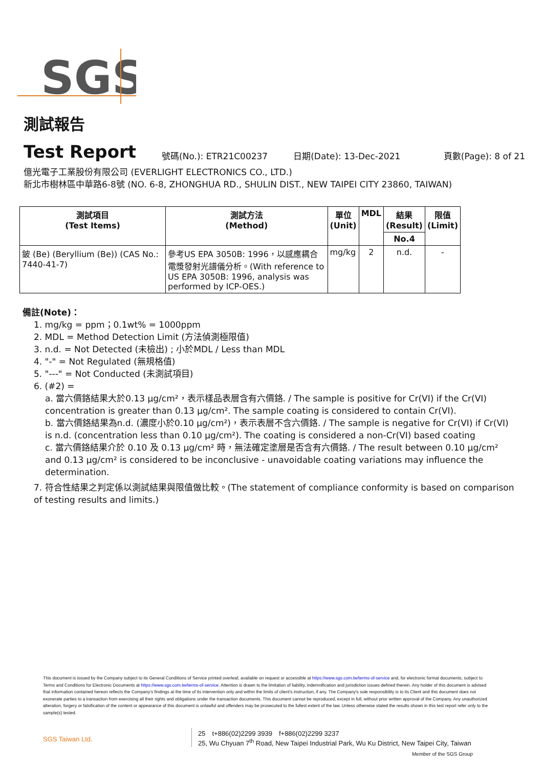SGS
測試報告
Test Report 號碼(No.): ETR21C00237 日期(Date): 13-Dec-2021 頁數(Page): 8 of 21
億光電子工業股份有限公司 (EVERLIGHT ELECTRONICS CO., LTD.)
新北市樹林區中華路6-8號 (NO. 6-8, ZHONGHUA RD., SHULIN DIST., NEW TAIPEI CITY 23860, TAIWAN)
| 測試項目 (Test Items) | 測試方法 (Method) | 單位 (Unit) | MDL | 結果 (Result) | 限值 (Limit) |
| --- | --- | --- | --- | --- | --- |
| | | | | No.4 | |
| 鈹 (Be) (Beryllium (Be)) (CAS No.: 7440-41-7) | 參考US EPA 3050B: 1996，以感應耦合電漿發射光譜儀分析。(With reference to US EPA 3050B: 1996, analysis was performed by ICP-OES.) | mg/kg | 2 | n.d. | - |
備註(Note)：
1. mg/kg = ppm；0.1wt% = 1000ppm
2. MDL = Method Detection Limit (方法偵測極限值)
3. n.d. = Not Detected (未檢出) ; 小於MDL / Less than MDL
4. "-" = Not Regulated (無規格值)
5. "---" = Not Conducted (未測試項目)
6. (#2) =
a. 當六價鉻結果大於0.13 μg/cm²，表示樣品表層含有六價鉻. / The sample is positive for Cr(VI) if the Cr(VI) concentration is greater than 0.13 μg/cm². The sample coating is considered to contain Cr(VI).
b. 當六價鉻結果為n.d. (濃度小於0.10 μg/cm²)，表示表層不含六價鉻. / The sample is negative for Cr(VI) if Cr(VI) is n.d. (concentration less than 0.10 μg/cm²). The coating is considered a non-Cr(VI) based coating
c. 當六價鉻結果介於 0.10 及 0.13 μg/cm² 時，無法確定塗層是否含有六價鉻. / The result between 0.10 μg/cm² and 0.13 μg/cm² is considered to be inconclusive - unavoidable coating variations may influence the determination.
7. 符合性結果之判定係以測試結果與限值做比較。(The statement of compliance conformity is based on comparison of testing results and limits.)
This document is issued by the Company subject to its General Conditions of Service printed overleaf, available on request or accessible at https://www.sgs.com.tw/terms-of-service and, for electronic format documents, subject to Terms and Conditions for Electronic Documents at https://www.sgs.com.tw/terms-of-service. Attention is drawn to the limitation of liability, indemnification and jurisdiction issues defined therein. Any holder of this document is advised that information contained hereon reflects the Company's findings at the time of its intervention only and within the limits of client's instruction, if any. The Company's sole responsibility is to its Client and this document does not exonerate parties to a transaction from exercising all their rights and obligations under the transaction documents. This document cannot be reproduced, except in full, without prior written approval of the Company. Any unauthorized alteration, forgery or falsification of the content or appearance of this document is unlawful and offenders may be prosecuted to the fullest extent of the law. Unless otherwise stated the results shown in this test report refer only to the sample(s) tested.
SGS Taiwan Ltd.
25　t+886(02)2299 3939　f+886(02)2299 3237
25, Wu Chyuan 7<sup>th</sup> Road, New Taipei Industrial Park, Wu Ku District, New Taipei City, Taiwan
Member of the SGS Group